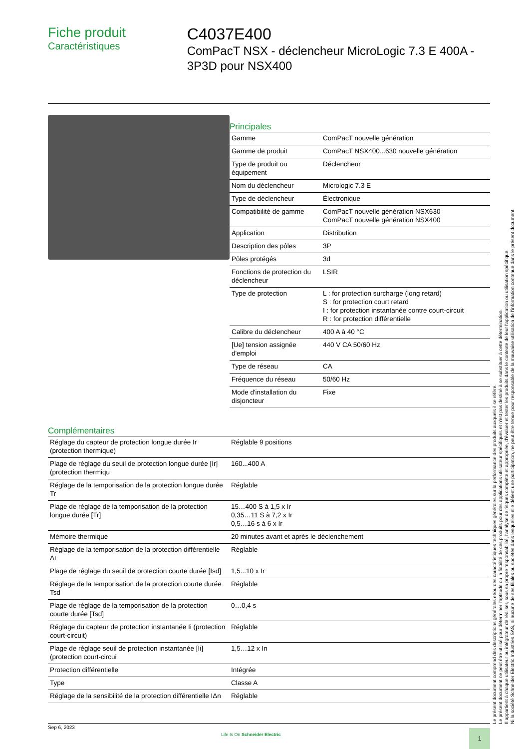Fiche produit
Caractéristiques
C4037E400
ComPacT NSX - déclencheur MicroLogic 7.3 E 400A - 3P3D pour NSX400
Principales
| Gamme | ComPacT nouvelle génération |
| Gamme de produit | ComPacT NSX400...630 nouvelle génération |
| Type de produit ou équipement | Déclencheur |
| Nom du déclencheur | Micrologic 7.3 E |
| Type de déclencheur | Électronique |
| Compatibilité de gamme | ComPacT nouvelle génération NSX630 ComPacT nouvelle génération NSX400 |
| Application | Distribution |
| Description des pôles | 3P |
| Pôles protégés | 3d |
| Fonctions de protection du déclencheur | LSIR |
| Type de protection | L : for protection surcharge (long retard) S : for protection court retard I : for protection instantanée contre court-circuit R : for protection différentielle |
| Calibre du déclencheur | 400 A à 40 °C |
| [Ue] tension assignée d'emploi | 440 V CA 50/60 Hz |
| Type de réseau | CA |
| Fréquence du réseau | 50/60 Hz |
| Mode d'installation du disjoncteur | Fixe |
Complémentaires
| Réglage du capteur de protection longue durée Ir (protection thermique) | Réglable 9 positions |
| Plage de réglage du seuil de protection longue durée [Ir] (protection thermiqu | 160...400 A |
| Réglage de la temporisation de la protection longue durée Tr | Réglable |
| Plage de réglage de la temporisation de la protection longue durée [Tr] | 15…400 S à 1,5 x Ir 0,35…11 S à 7,2 x Ir 0,5…16 s à 6 x Ir |
| Mémoire thermique | 20 minutes avant et après le déclenchement |
| Réglage de la temporisation de la protection différentielle Δt | Réglable |
| Plage de réglage du seuil de protection courte durée [Isd] | 1,5...10 x Ir |
| Réglage de la temporisation de la protection courte durée Tsd | Réglable |
| Plage de réglage de la temporisation de la protection courte durée [Tsd] | 0…0,4 s |
| Réglage du capteur de protection instantanée Ii (protection court-circuit) | Réglable |
| Plage de réglage seuil de protection instantanée [Ii] (protection court-circui | 1,5…12 x In |
| Protection différentielle | Intégrée |
| Type | Classe A |
| Réglage de la sensibilité de la protection différentielle IΔn | Réglable |
Le présent document comprend des descriptions générales et/ou des caractéristiques techniques générales sur la performance des produits auxquels il se réfère.
Le présent document ne peut être utilisé pour déterminer l'aptitude ou la fiabilité de ces produits pour des applications utilisateur spécifiques et n'est pas destiné à se substituer à cette détermination.
Il appartient à chaque utilisateur ou intégrateur de réaliser, sous sa propre responsabilité, l'analyse de risques complète et appropriée, d'évaluer et tester les produits dans le contexte de leur l'application ou utilisation spécifique.
Ni la société Schneider Electric Industries SAS, ni aucune de ses filiales ou sociétés dans lesquelles elle détient une participation, ne peut être tenue pour responsable de la mauvaise utilisation de l'information contenue dans le présent document.
Sep 6, 2023
Life Is On Schneider Electric 1